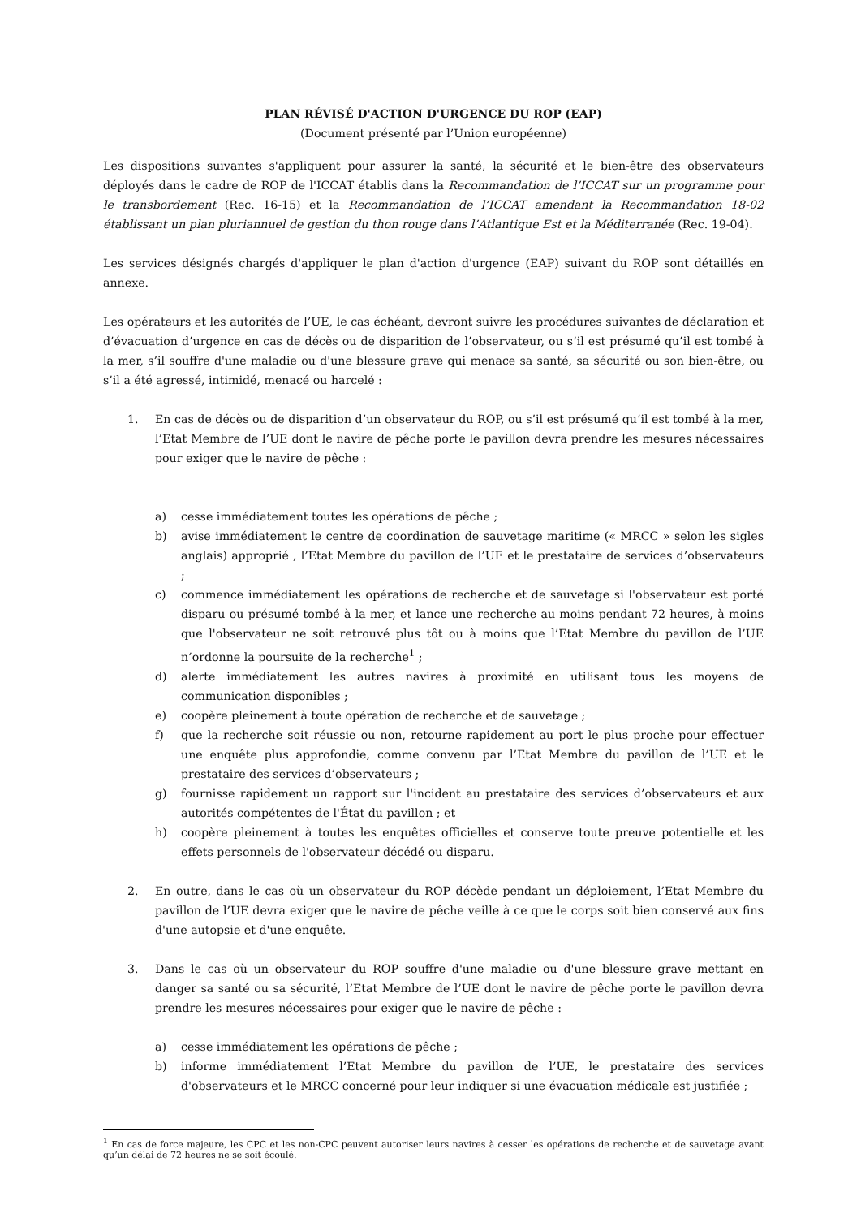PLAN RÉVISÉ D'ACTION D'URGENCE DU ROP (EAP)
(Document présenté par l’Union européenne)
Les dispositions suivantes s'appliquent pour assurer la santé, la sécurité et le bien-être des observateurs déployés dans le cadre de ROP de l'ICCAT établis dans la Recommandation de l’ICCAT sur un programme pour le transbordement (Rec. 16-15) et la Recommandation de l’ICCAT amendant la Recommandation 18-02 établissant un plan pluriannuel de gestion du thon rouge dans l’Atlantique Est et la Méditerranée (Rec. 19-04).
Les services désignés chargés d'appliquer le plan d'action d'urgence (EAP) suivant du ROP sont détaillés en annexe.
Les opérateurs et les autorités de l’UE, le cas échéant, devront suivre les procédures suivantes de déclaration et d’évacuation d’urgence en cas de décès ou de disparition de l’observateur, ou s’il est présumé qu’il est tombé à la mer, s’il souffre d'une maladie ou d'une blessure grave qui menace sa santé, sa sécurité ou son bien-être, ou s’il a été agressé, intimidé, menacé ou harcelé :
1. En cas de décès ou de disparition d’un observateur du ROP, ou s’il est présumé qu’il est tombé à la mer, l’Etat Membre de l’UE dont le navire de pêche porte le pavillon devra prendre les mesures nécessaires pour exiger que le navire de pêche :
a) cesse immédiatement toutes les opérations de pêche ;
b) avise immédiatement le centre de coordination de sauvetage maritime (« MRCC » selon les sigles anglais) approprié , l’Etat Membre du pavillon de l’UE et le prestataire de services d’observateurs ;
c) commence immédiatement les opérations de recherche et de sauvetage si l'observateur est porté disparu ou présumé tombé à la mer, et lance une recherche au moins pendant 72 heures, à moins que l'observateur ne soit retrouvé plus tôt ou à moins que l’Etat Membre du pavillon de l’UE n’ordonne la poursuite de la recherche<sup>1</sup> ;
d) alerte immédiatement les autres navires à proximité en utilisant tous les moyens de communication disponibles ;
e) coopère pleinement à toute opération de recherche et de sauvetage ;
f) que la recherche soit réussie ou non, retourne rapidement au port le plus proche pour effectuer une enquête plus approfondie, comme convenu par l’Etat Membre du pavillon de l’UE et le prestataire des services d’observateurs ;
g) fournisse rapidement un rapport sur l'incident au prestataire des services d’observateurs et aux autorités compétentes de l'État du pavillon ; et
h) coopère pleinement à toutes les enquêtes officielles et conserve toute preuve potentielle et les effets personnels de l'observateur décédé ou disparu.
2. En outre, dans le cas où un observateur du ROP décède pendant un déploiement, l’Etat Membre du pavillon de l’UE devra exiger que le navire de pêche veille à ce que le corps soit bien conservé aux fins d'une autopsie et d'une enquête.
3. Dans le cas où un observateur du ROP souffre d'une maladie ou d'une blessure grave mettant en danger sa santé ou sa sécurité, l’Etat Membre de l’UE dont le navire de pêche porte le pavillon devra prendre les mesures nécessaires pour exiger que le navire de pêche :
a) cesse immédiatement les opérations de pêche ;
b) informe immédiatement l’Etat Membre du pavillon de l’UE, le prestataire des services d'observateurs et le MRCC concerné pour leur indiquer si une évacuation médicale est justifiée ;
<sup>1</sup> En cas de force majeure, les CPC et les non-CPC peuvent autoriser leurs navires à cesser les opérations de recherche et de sauvetage avant qu’un délai de 72 heures ne se soit écoulé.